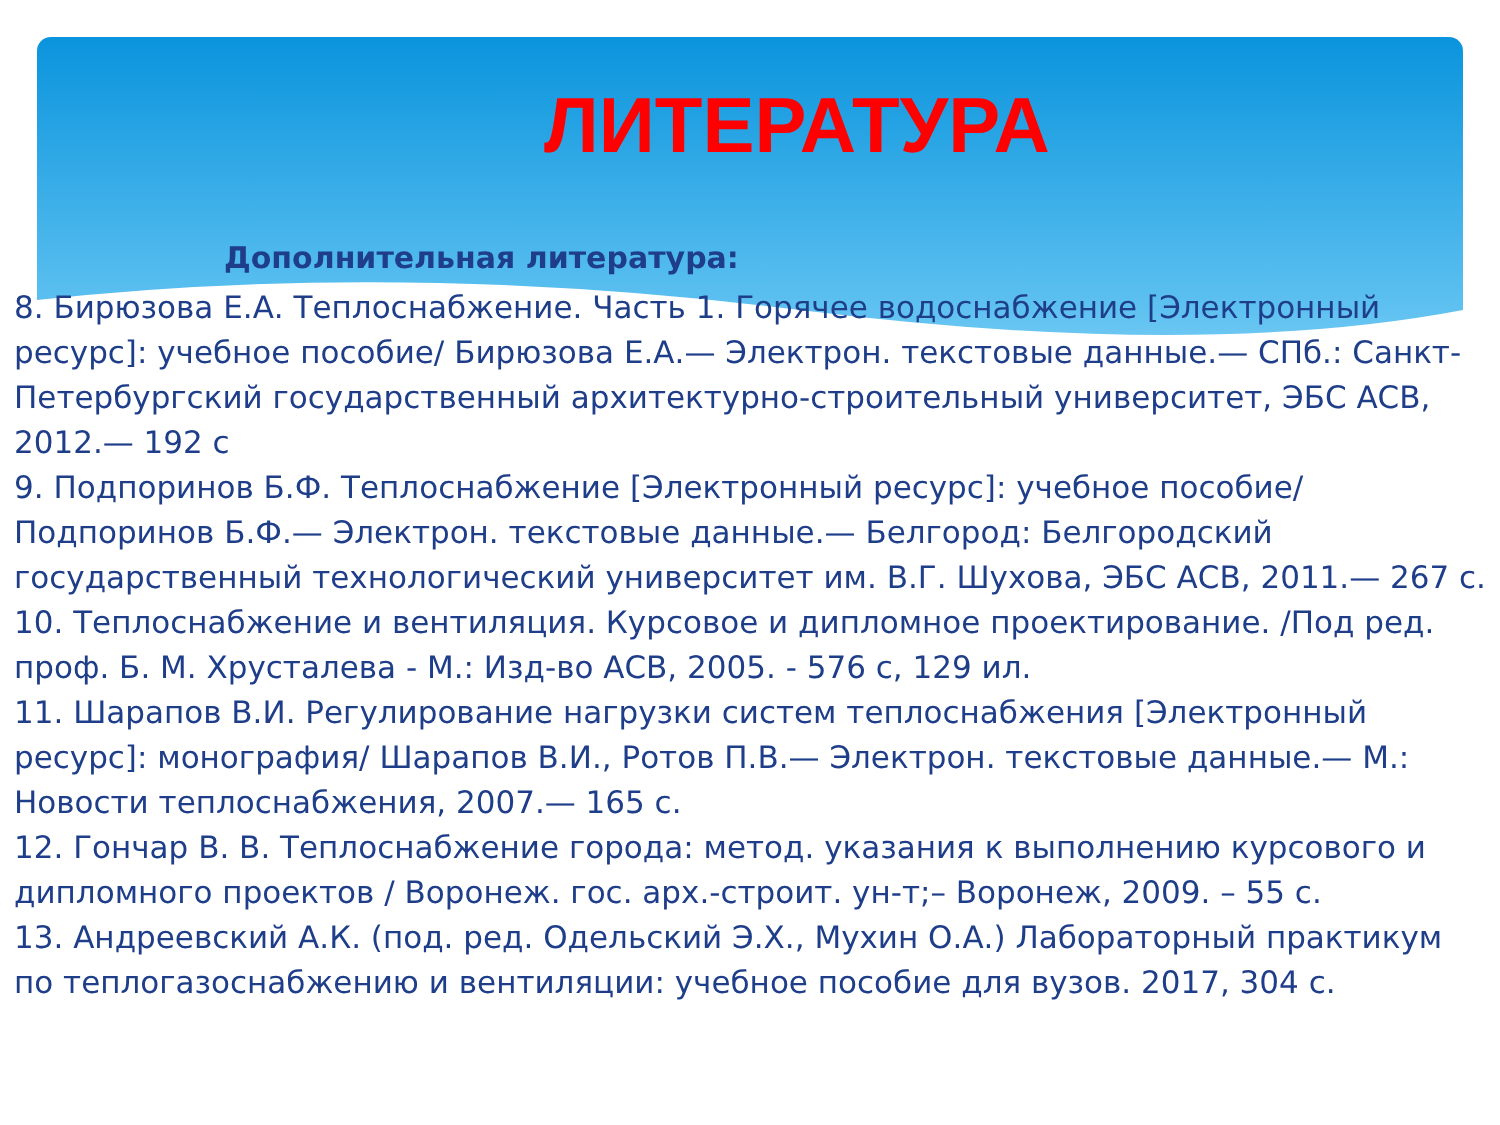ЛИТЕРАТУРА
Дополнительная литература:
8. Бирюзова Е.А. Теплоснабжение. Часть 1. Горячее водоснабжение [Электронный ресурс]: учебное пособие/ Бирюзова Е.А.— Электрон. текстовые данные.— СПб.: Санкт-Петербургский государственный архитектурно-строительный университет, ЭБС АСВ, 2012.— 192 с
9. Подпоринов Б.Ф. Теплоснабжение [Электронный ресурс]: учебное пособие/ Подпоринов Б.Ф.— Электрон. текстовые данные.— Белгород: Белгородский государственный технологический университет им. В.Г. Шухова, ЭБС АСВ, 2011.— 267 с.
10. Теплоснабжение и вентиляция. Курсовое и дипломное проектирование. /Под ред. проф. Б. М. Хрусталева - М.: Изд-во АСВ, 2005. - 576 с, 129 ил.
11. Шарапов В.И. Регулирование нагрузки систем теплоснабжения [Электронный ресурс]: монография/ Шарапов В.И., Ротов П.В.— Электрон. текстовые данные.— М.: Новости теплоснабжения, 2007.— 165 с.
12. Гончар В. В. Теплоснабжение города: метод. указания к выполнению курсового и дипломного проектов / Воронеж. гос. арх.-строит. ун-т;– Воронеж, 2009. – 55 с.
13. Андреевский А.К. (под. ред. Одельский Э.Х., Мухин О.А.) Лабораторный практикум по теплогазоснабжению и вентиляции: учебное пособие для вузов. 2017, 304 с.